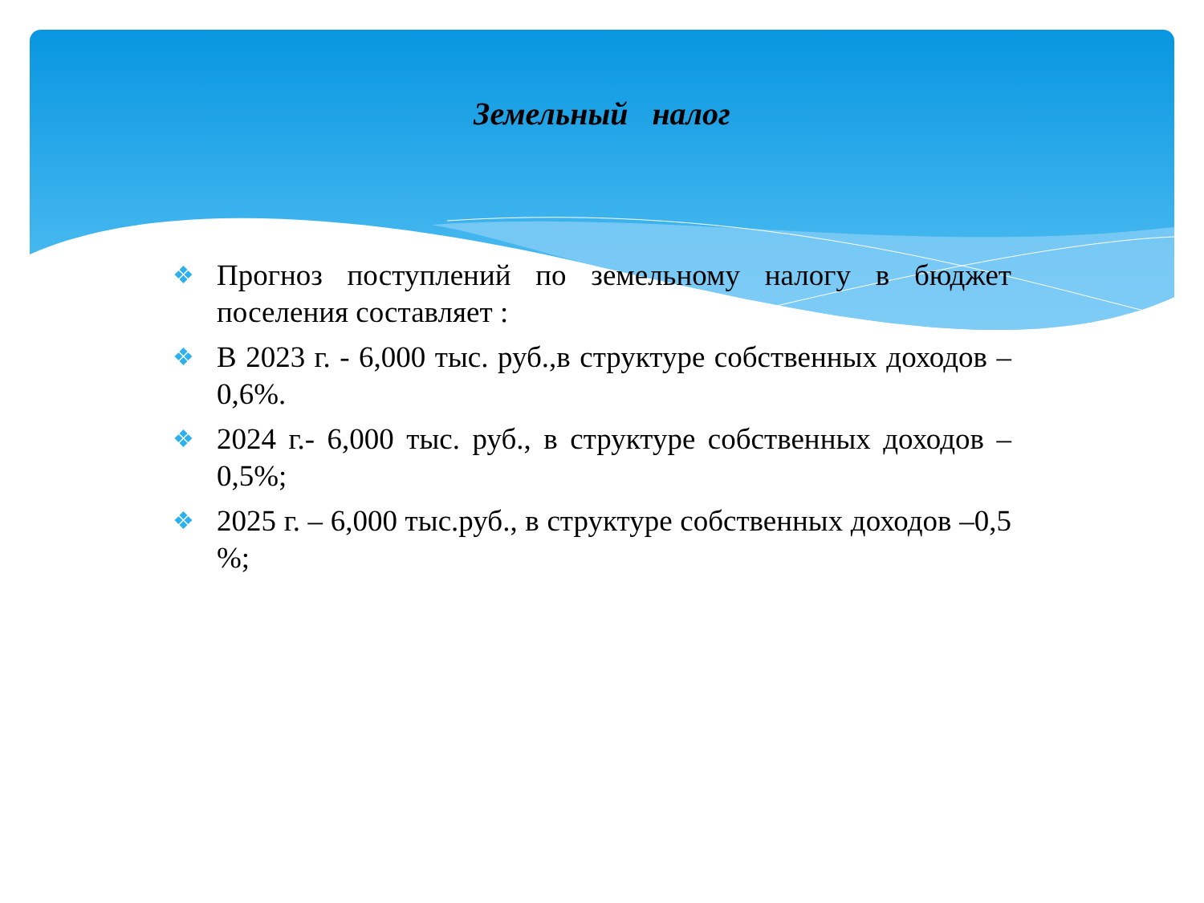Земельный налог
❖ Прогноз поступлений по земельному налогу в бюджет поселения составляет :
❖ В 2023 г. - 6,000 тыс. руб.,в структуре собственных доходов – 0,6%.
❖ 2024 г.- 6,000 тыс. руб., в структуре собственных доходов – 0,5%;
❖ 2025 г. – 6,000 тыс.руб., в структуре собственных доходов –0,5 %;